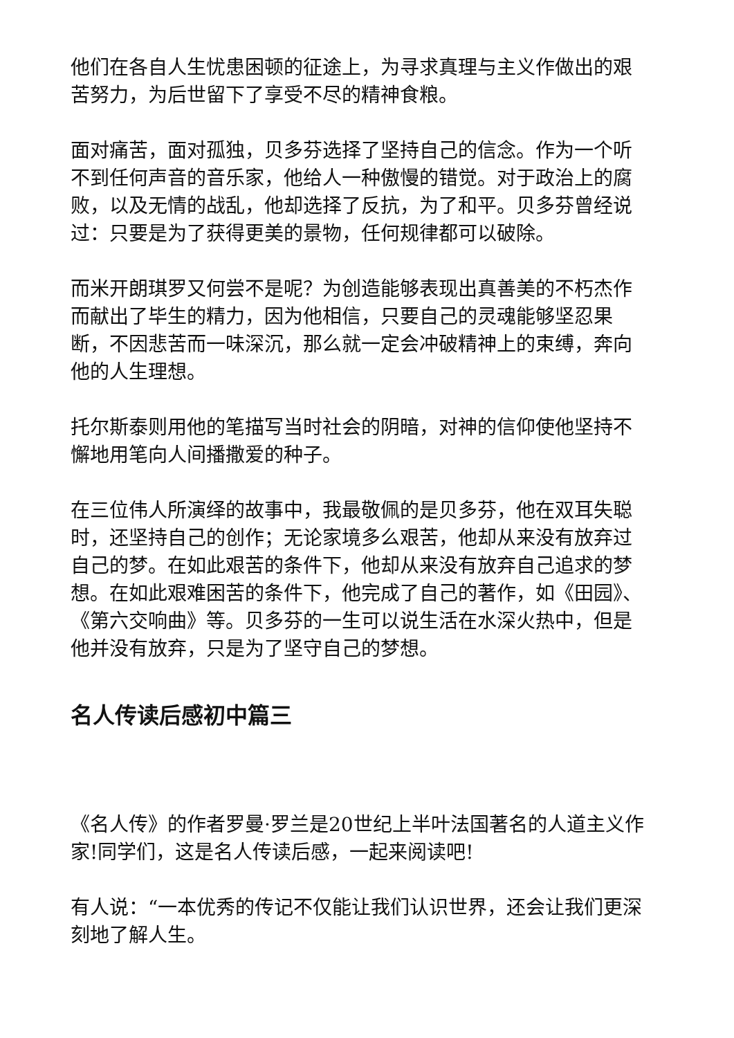他们在各自人生忧患困顿的征途上，为寻求真理与主义作做出的艰苦努力，为后世留下了享受不尽的精神食粮。
面对痛苦，面对孤独，贝多芬选择了坚持自己的信念。作为一个听不到任何声音的音乐家，他给人一种傲慢的错觉。对于政治上的腐败，以及无情的战乱，他却选择了反抗，为了和平。贝多芬曾经说过：只要是为了获得更美的景物，任何规律都可以破除。
而米开朗琪罗又何尝不是呢？为创造能够表现出真善美的不朽杰作而献出了毕生的精力，因为他相信，只要自己的灵魂能够坚忍果断，不因悲苦而一味深沉，那么就一定会冲破精神上的束缚，奔向他的人生理想。
托尔斯泰则用他的笔描写当时社会的阴暗，对神的信仰使他坚持不懈地用笔向人间播撒爱的种子。
在三位伟人所演绎的故事中，我最敬佩的是贝多芬，他在双耳失聪时，还坚持自己的创作；无论家境多么艰苦，他却从来没有放弃过自己的梦。在如此艰苦的条件下，他却从来没有放弃自己追求的梦想。在如此艰难困苦的条件下，他完成了自己的著作，如《田园》、《第六交响曲》等。贝多芬的一生可以说生活在水深火热中，但是他并没有放弃，只是为了坚守自己的梦想。
名人传读后感初中篇三
《名人传》的作者罗曼·罗兰是20世纪上半叶法国著名的人道主义作家!同学们，这是名人传读后感，一起来阅读吧!
有人说：“一本优秀的传记不仅能让我们认识世界，还会让我们更深刻地了解人生。